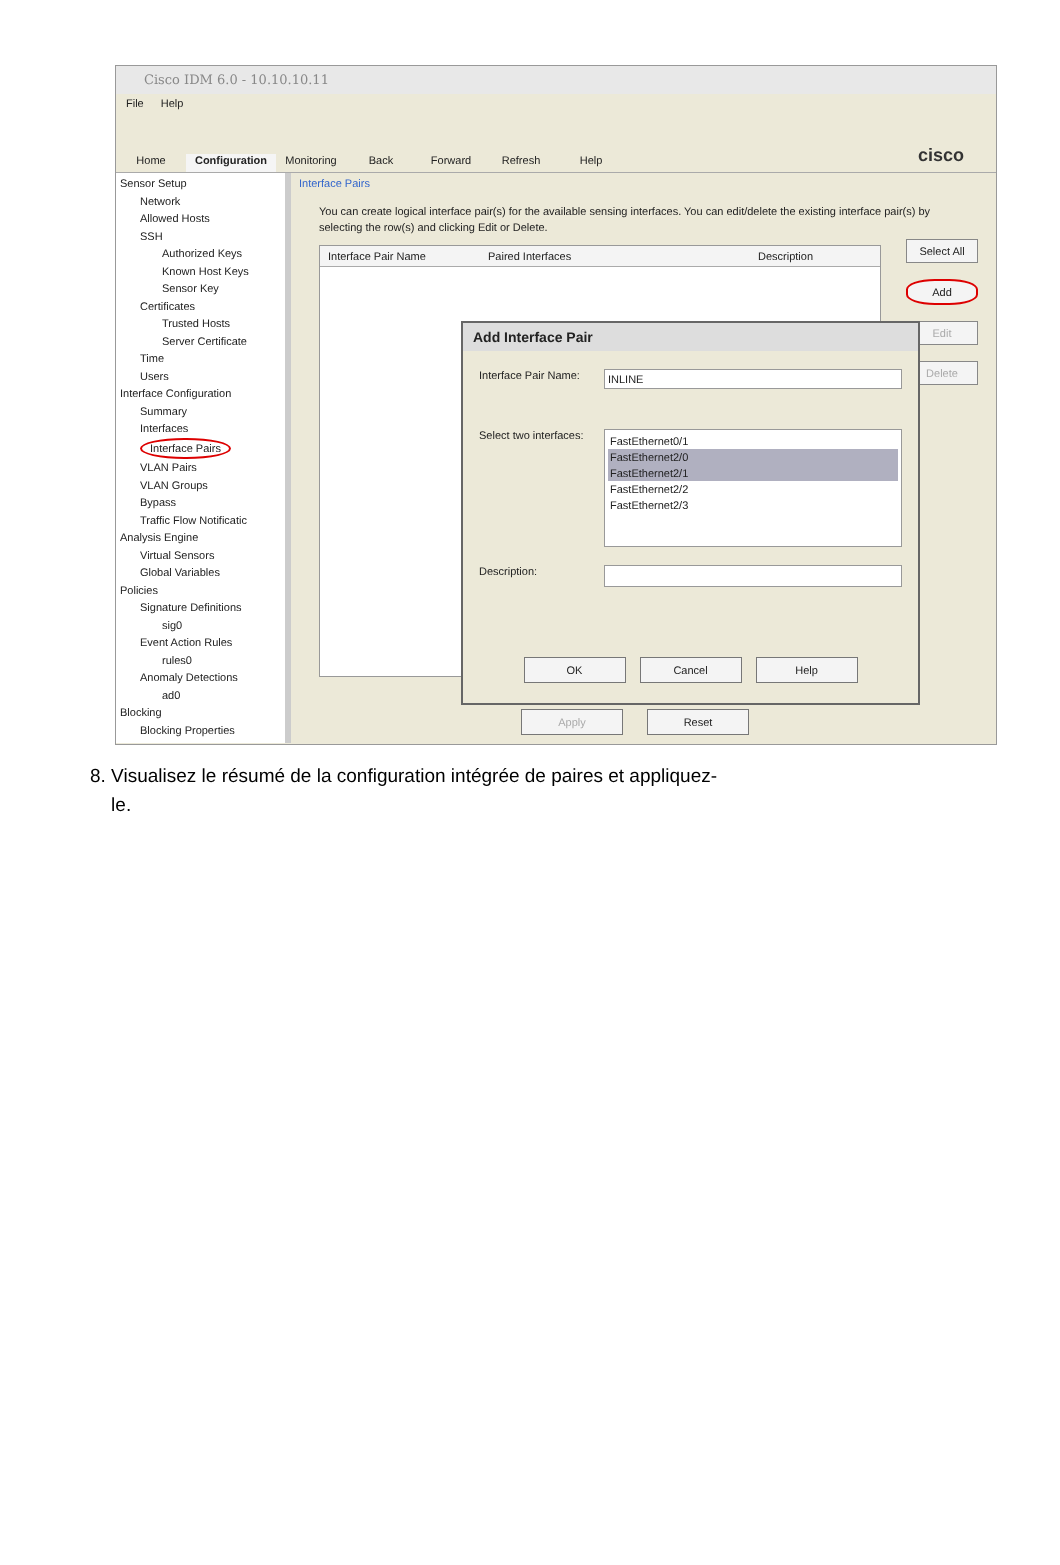Cisco IDM 6.0 - 10.10.10.11
File Help
Home
Configuration
Monitoring
Back
Forward
Refresh
Help
cisco
Sensor Setup
Network
Allowed Hosts
SSH
Authorized Keys
Known Host Keys
Sensor Key
Certificates
Trusted Hosts
Server Certificate
Time
Users
Interface Configuration
Summary
Interfaces
Interface Pairs
VLAN Pairs
VLAN Groups
Bypass
Traffic Flow Notificatic
Analysis Engine
Virtual Sensors
Global Variables
Policies
Signature Definitions
sig0
Event Action Rules
rules0
Anomaly Detections
ad0
Blocking
Blocking Properties
Interface Pairs
You can create logical interface pair(s) for the available sensing interfaces. You can edit/delete the existing interface pair(s) by selecting the row(s) and clicking Edit or Delete.
Interface Pair Name Paired Interfaces Description
Select All
Add
Edit
Delete
Apply Reset
Add Interface Pair
Interface Pair Name:
INLINE
Select two interfaces:
FastEthernet0/1
FastEthernet2/0
FastEthernet2/1
FastEthernet2/2
FastEthernet2/3
Description:
OK Cancel Help
8. Visualisez le résumé de la configuration intégrée de paires et appliquez-
le.